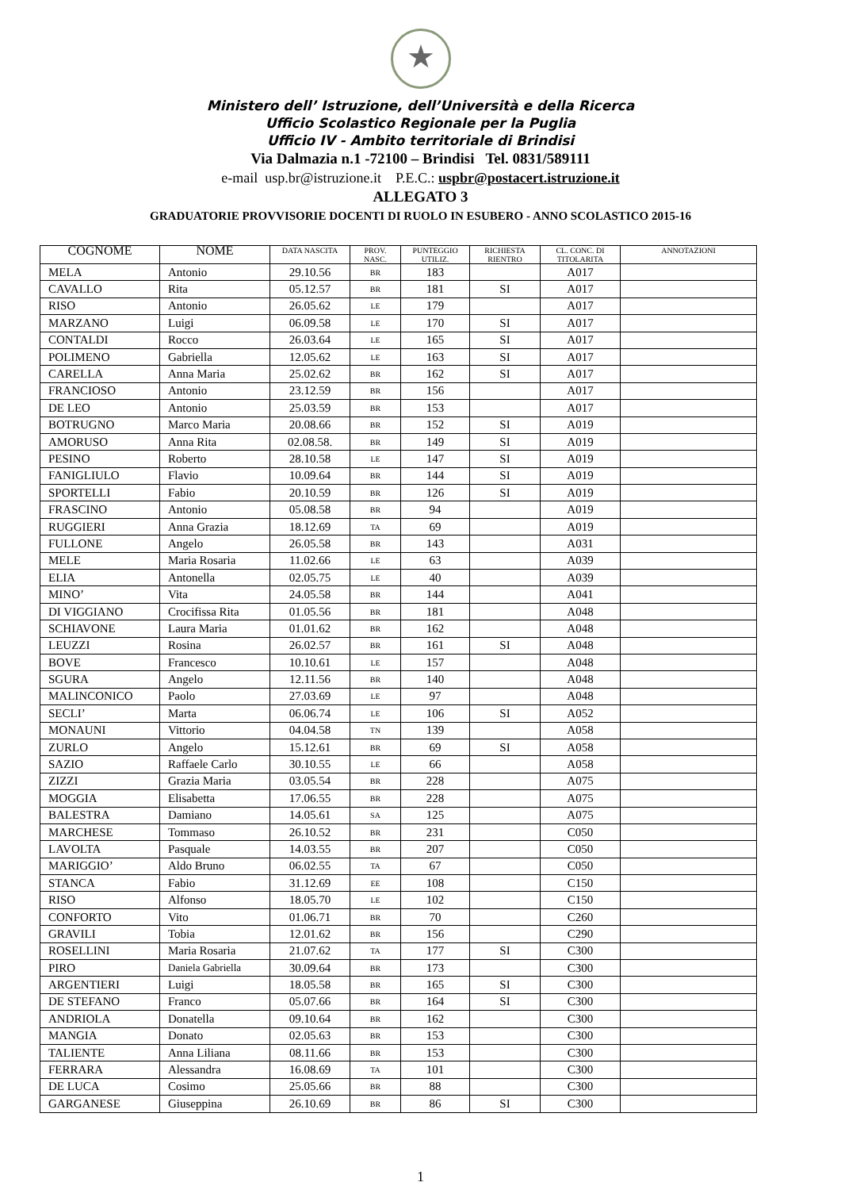★
Ministero dell’ Istruzione, dell’Università e della Ricerca
Ufficio Scolastico Regionale per la Puglia
Ufficio IV - Ambito territoriale di Brindisi
Via Dalmazia n.1 -72100 – Brindisi Tel. 0831/589111
e-mail usp.br@istruzione.it P.E.C.: uspbr@postacert.istruzione.it
ALLEGATO 3
GRADUATORIE PROVVISORIE DOCENTI DI RUOLO IN ESUBERO - ANNO SCOLASTICO 2015-16
| COGNOME | NOME | DATA NASCITA | PROV. NASC. | PUNTEGGIO UTILIZ. | RICHIESTA RIENTRO | CL. CONC. DI TITOLARITA | ANNOTAZIONI |
| --- | --- | --- | --- | --- | --- | --- | --- |
| MELA | Antonio | 29.10.56 | BR | 183 | | A017 | |
| CAVALLO | Rita | 05.12.57 | BR | 181 | SI | A017 | |
| RISO | Antonio | 26.05.62 | LE | 179 | | A017 | |
| MARZANO | Luigi | 06.09.58 | LE | 170 | SI | A017 | |
| CONTALDI | Rocco | 26.03.64 | LE | 165 | SI | A017 | |
| POLIMENO | Gabriella | 12.05.62 | LE | 163 | SI | A017 | |
| CARELLA | Anna Maria | 25.02.62 | BR | 162 | SI | A017 | |
| FRANCIOSO | Antonio | 23.12.59 | BR | 156 | | A017 | |
| DE LEO | Antonio | 25.03.59 | BR | 153 | | A017 | |
| BOTRUGNO | Marco Maria | 20.08.66 | BR | 152 | SI | A019 | |
| AMORUSO | Anna Rita | 02.08.58. | BR | 149 | SI | A019 | |
| PESINO | Roberto | 28.10.58 | LE | 147 | SI | A019 | |
| FANIGLIULO | Flavio | 10.09.64 | BR | 144 | SI | A019 | |
| SPORTELLI | Fabio | 20.10.59 | BR | 126 | SI | A019 | |
| FRASCINO | Antonio | 05.08.58 | BR | 94 | | A019 | |
| RUGGIERI | Anna Grazia | 18.12.69 | TA | 69 | | A019 | |
| FULLONE | Angelo | 26.05.58 | BR | 143 | | A031 | |
| MELE | Maria Rosaria | 11.02.66 | LE | 63 | | A039 | |
| ELIA | Antonella | 02.05.75 | LE | 40 | | A039 | |
| MINO’ | Vita | 24.05.58 | BR | 144 | | A041 | |
| DI VIGGIANO | Crocifissa Rita | 01.05.56 | BR | 181 | | A048 | |
| SCHIAVONE | Laura Maria | 01.01.62 | BR | 162 | | A048 | |
| LEUZZI | Rosina | 26.02.57 | BR | 161 | SI | A048 | |
| BOVE | Francesco | 10.10.61 | LE | 157 | | A048 | |
| SGURA | Angelo | 12.11.56 | BR | 140 | | A048 | |
| MALINCONICO | Paolo | 27.03.69 | LE | 97 | | A048 | |
| SECLI’ | Marta | 06.06.74 | LE | 106 | SI | A052 | |
| MONAUNI | Vittorio | 04.04.58 | TN | 139 | | A058 | |
| ZURLO | Angelo | 15.12.61 | BR | 69 | SI | A058 | |
| SAZIO | Raffaele Carlo | 30.10.55 | LE | 66 | | A058 | |
| ZIZZI | Grazia Maria | 03.05.54 | BR | 228 | | A075 | |
| MOGGIA | Elisabetta | 17.06.55 | BR | 228 | | A075 | |
| BALESTRA | Damiano | 14.05.61 | SA | 125 | | A075 | |
| MARCHESE | Tommaso | 26.10.52 | BR | 231 | | C050 | |
| LAVOLTA | Pasquale | 14.03.55 | BR | 207 | | C050 | |
| MARIGGIO’ | Aldo Bruno | 06.02.55 | TA | 67 | | C050 | |
| STANCA | Fabio | 31.12.69 | EE | 108 | | C150 | |
| RISO | Alfonso | 18.05.70 | LE | 102 | | C150 | |
| CONFORTO | Vito | 01.06.71 | BR | 70 | | C260 | |
| GRAVILI | Tobia | 12.01.62 | BR | 156 | | C290 | |
| ROSELLINI | Maria Rosaria | 21.07.62 | TA | 177 | SI | C300 | |
| PIRO | Daniela Gabriella | 30.09.64 | BR | 173 | | C300 | |
| ARGENTIERI | Luigi | 18.05.58 | BR | 165 | SI | C300 | |
| DE STEFANO | Franco | 05.07.66 | BR | 164 | SI | C300 | |
| ANDRIOLA | Donatella | 09.10.64 | BR | 162 | | C300 | |
| MANGIA | Donato | 02.05.63 | BR | 153 | | C300 | |
| TALIENTE | Anna Liliana | 08.11.66 | BR | 153 | | C300 | |
| FERRARA | Alessandra | 16.08.69 | TA | 101 | | C300 | |
| DE LUCA | Cosimo | 25.05.66 | BR | 88 | | C300 | |
| GARGANESE | Giuseppina | 26.10.69 | BR | 86 | SI | C300 | |
1